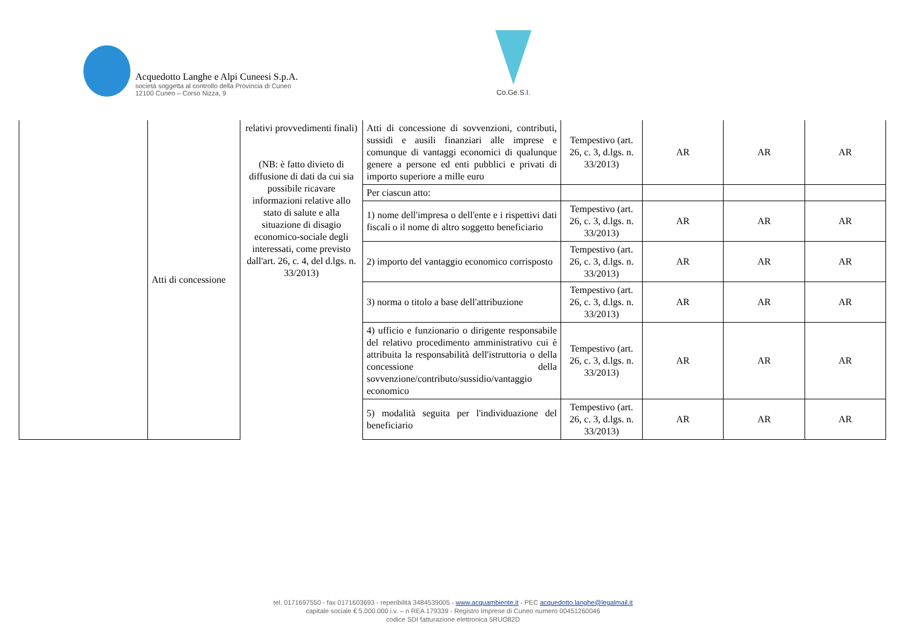Acquedotto Langhe e Alpi Cuneesi S.p.A.
società soggetta al controllo della Provincia di Cuneo
12100 Cuneo – Corso Nizza, 9
Co.Ge.S.I.
| | Atti di concessione | relativi provvedimenti finali) (NB: è fatto divieto di diffusione di dati da cui sia possibile ricavare informazioni relative allo stato di salute e alla situazione di disagio economico-sociale degli interessati, come previsto dall'art. 26, c. 4, del d.lgs. n. 33/2013) | Atti di concessione di sovvenzioni, contributi, sussidi e ausili finanziari alle imprese e comunque di vantaggi economici di qualunque genere a persone ed enti pubblici e privati di importo superiore a mille euro | Tempestivo (art. 26, c. 3, d.lgs. n. 33/2013) | AR | AR | AR |
| | | | Per ciascun atto: | | | | |
| | | | 1) nome dell'impresa o dell'ente e i rispettivi dati fiscali o il nome di altro soggetto beneficiario | Tempestivo (art. 26, c. 3, d.lgs. n. 33/2013) | AR | AR | AR |
| | | | 2) importo del vantaggio economico corrisposto | Tempestivo (art. 26, c. 3, d.lgs. n. 33/2013) | AR | AR | AR |
| | | | 3) norma o titolo a base dell'attribuzione | Tempestivo (art. 26, c. 3, d.lgs. n. 33/2013) | AR | AR | AR |
| | | | 4) ufficio e funzionario o dirigente responsabile del relativo procedimento amministrativo cui è attribuita la responsabilità dell'istruttoria o della concessione della sovvenzione/contributo/sussidio/vantaggio economico | Tempestivo (art. 26, c. 3, d.lgs. n. 33/2013) | AR | AR | AR |
| | | | 5) modalità seguita per l'individuazione del beneficiario | Tempestivo (art. 26, c. 3, d.lgs. n. 33/2013) | AR | AR | AR |
tel. 0171697550 - fax 0171603693 - reperibilità 3484539005 - www.acquambiente.it - PEC acquedotto.langhe@legalmail.it
capitale sociale € 5.000.000 i.v. – n REA 179339 - Registro Imprese di Cuneo numero 00451260046
codice SDI fatturazione elettronica 5RUO82D